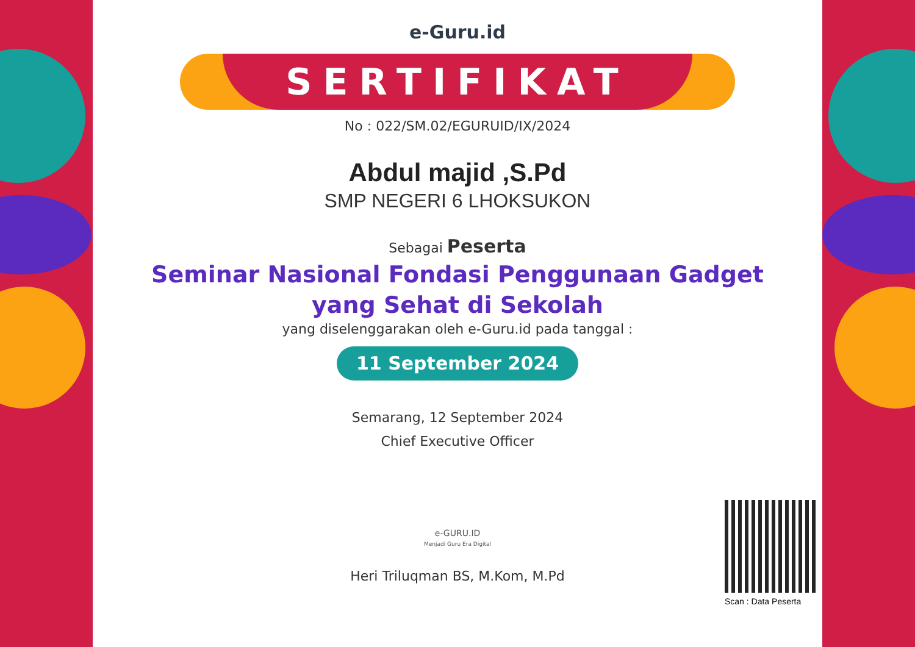e-Guru.id
SERTIFIKAT
No : 022/SM.02/EGURUID/IX/2024
Abdul majid ,S.Pd
SMP NEGERI 6 LHOKSUKON
Sebagai Peserta
Seminar Nasional Fondasi Penggunaan Gadget
yang Sehat di Sekolah
yang diselenggarakan oleh e-Guru.id pada tanggal :
11 September 2024
Semarang, 12 September 2024
Chief Executive Officer
e-GURU.ID
Menjadi Guru Era Digital
Heri Triluqman BS, M.Kom, M.Pd
Scan : Data Peserta